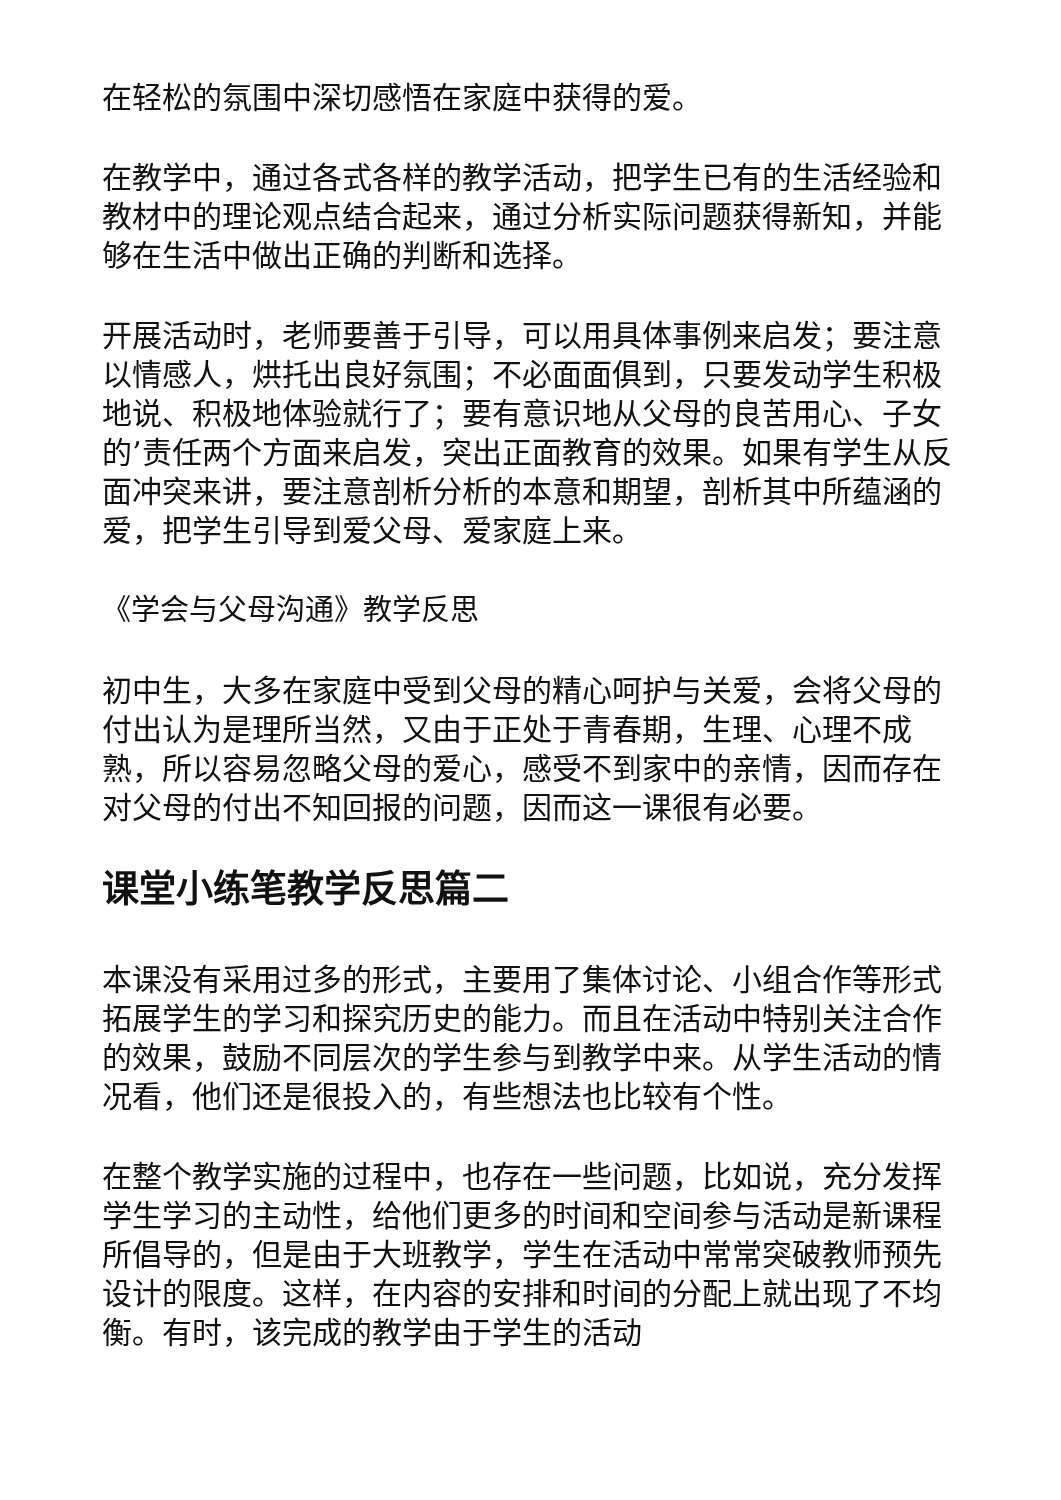在轻松的氛围中深切感悟在家庭中获得的爱。
在教学中，通过各式各样的教学活动，把学生已有的生活经验和教材中的理论观点结合起来，通过分析实际问题获得新知，并能够在生活中做出正确的判断和选择。
开展活动时，老师要善于引导，可以用具体事例来启发；要注意以情感人，烘托出良好氛围；不必面面俱到，只要发动学生积极地说、积极地体验就行了；要有意识地从父母的良苦用心、子女的’责任两个方面来启发，突出正面教育的效果。如果有学生从反面冲突来讲，要注意剖析分析的本意和期望，剖析其中所蕴涵的爱，把学生引导到爱父母、爱家庭上来。
《学会与父母沟通》教学反思
初中生，大多在家庭中受到父母的精心呵护与关爱，会将父母的付出认为是理所当然，又由于正处于青春期，生理、心理不成熟，所以容易忽略父母的爱心，感受不到家中的亲情，因而存在对父母的付出不知回报的问题，因而这一课很有必要。
课堂小练笔教学反思篇二
本课没有采用过多的形式，主要用了集体讨论、小组合作等形式拓展学生的学习和探究历史的能力。而且在活动中特别关注合作的效果，鼓励不同层次的学生参与到教学中来。从学生活动的情况看，他们还是很投入的，有些想法也比较有个性。
在整个教学实施的过程中，也存在一些问题，比如说，充分发挥学生学习的主动性，给他们更多的时间和空间参与活动是新课程所倡导的，但是由于大班教学，学生在活动中常常突破教师预先设计的限度。这样，在内容的安排和时间的分配上就出现了不均衡。有时，该完成的教学由于学生的活动